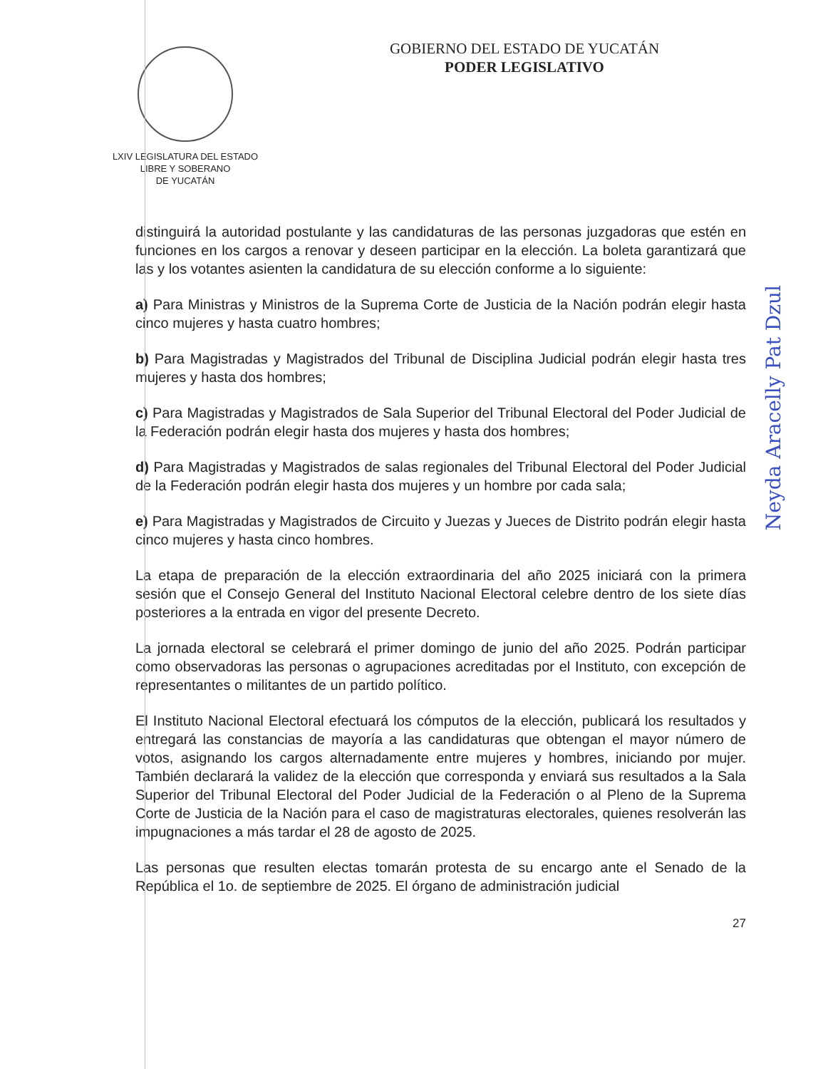LXIV LEGISLATURA DEL ESTADO
LIBRE Y SOBERANO
DE YUCATÁN
GOBIERNO DEL ESTADO DE YUCATÁN
PODER LEGISLATIVO
distinguirá la autoridad postulante y las candidaturas de las personas juzgadoras que estén en funciones en los cargos a renovar y deseen participar en la elección. La boleta garantizará que las y los votantes asienten la candidatura de su elección conforme a lo siguiente:
a) Para Ministras y Ministros de la Suprema Corte de Justicia de la Nación podrán elegir hasta cinco mujeres y hasta cuatro hombres;
b) Para Magistradas y Magistrados del Tribunal de Disciplina Judicial podrán elegir hasta tres mujeres y hasta dos hombres;
c) Para Magistradas y Magistrados de Sala Superior del Tribunal Electoral del Poder Judicial de la Federación podrán elegir hasta dos mujeres y hasta dos hombres;
d) Para Magistradas y Magistrados de salas regionales del Tribunal Electoral del Poder Judicial de la Federación podrán elegir hasta dos mujeres y un hombre por cada sala;
e) Para Magistradas y Magistrados de Circuito y Juezas y Jueces de Distrito podrán elegir hasta cinco mujeres y hasta cinco hombres.
La etapa de preparación de la elección extraordinaria del año 2025 iniciará con la primera sesión que el Consejo General del Instituto Nacional Electoral celebre dentro de los siete días posteriores a la entrada en vigor del presente Decreto.
La jornada electoral se celebrará el primer domingo de junio del año 2025. Podrán participar como observadoras las personas o agrupaciones acreditadas por el Instituto, con excepción de representantes o militantes de un partido político.
El Instituto Nacional Electoral efectuará los cómputos de la elección, publicará los resultados y entregará las constancias de mayoría a las candidaturas que obtengan el mayor número de votos, asignando los cargos alternadamente entre mujeres y hombres, iniciando por mujer. También declarará la validez de la elección que corresponda y enviará sus resultados a la Sala Superior del Tribunal Electoral del Poder Judicial de la Federación o al Pleno de la Suprema Corte de Justicia de la Nación para el caso de magistraturas electorales, quienes resolverán las impugnaciones a más tardar el 28 de agosto de 2025.
Las personas que resulten electas tomarán protesta de su encargo ante el Senado de la República el 1o. de septiembre de 2025. El órgano de administración judicial
27
Neyda Aracelly Pat Dzul